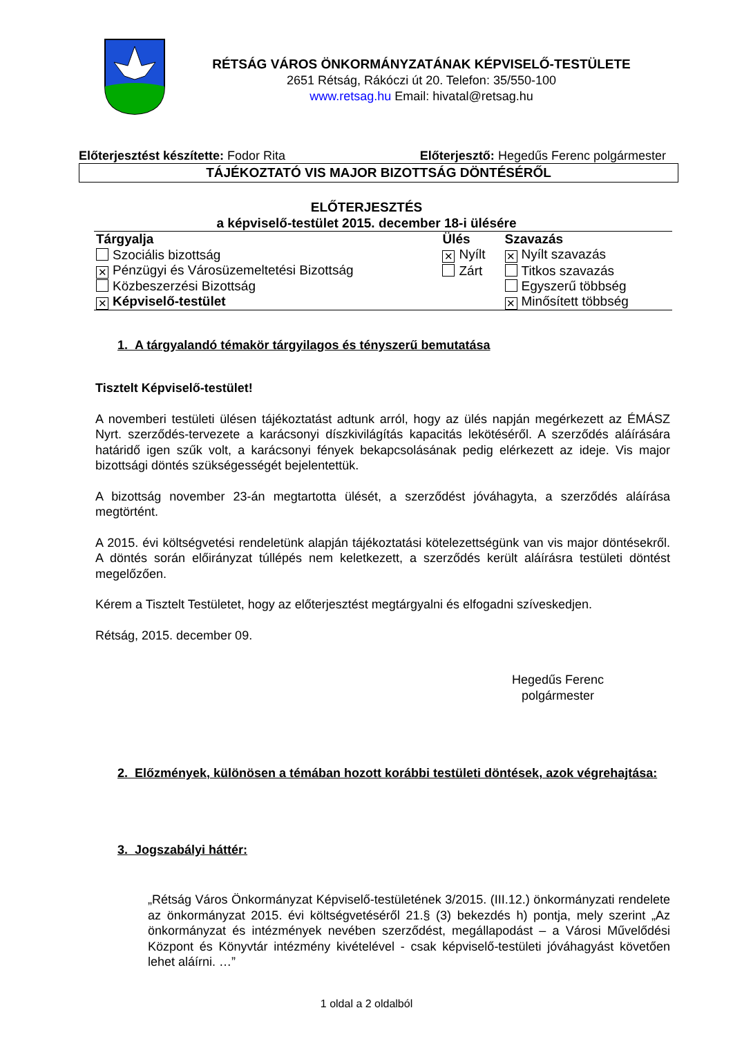RÉTSÁG VÁROS ÖNKORMÁNYZATÁNAK KÉPVISELŐ-TESTÜLETE
2651 Rétság, Rákóczi út 20. Telefon: 35/550-100
www.retsag.hu Email: hivatal@retsag.hu
Előterjesztést készítette: Fodor Rita Előterjesztő: Hegedűs Ferenc polgármester
TÁJÉKOZTATÓ VIS MAJOR BIZOTTSÁG DÖNTÉSÉRŐL
ELŐTERJESZTÉS
a képviselő-testület 2015. december 18-i ülésére
| Tárgyalja | Ülés | Szavazás |
| --- | --- | --- |
| Szociális bizottság | ✕ Nyílt | ✕ Nyílt szavazás |
| ✕ Pénzügyi és Városüzemeltetési Bizottság | Zárt | Titkos szavazás |
| Közbeszerzési Bizottság | | Egyszerű többség |
| ✕ Képviselő-testület | | ✕ Minősített többség |
1. A tárgyalandó témakör tárgyilagos és tényszerű bemutatása
Tisztelt Képviselő-testület!
A novemberi testületi ülésen tájékoztatást adtunk arról, hogy az ülés napján megérkezett az ÉMÁSZ Nyrt. szerződés-tervezete a karácsonyi díszkivilágítás kapacitás lekötéséről. A szerződés aláírására határidő igen szűk volt, a karácsonyi fények bekapcsolásának pedig elérkezett az ideje. Vis major bizottsági döntés szükségességét bejelentettük.
A bizottság november 23-án megtartotta ülését, a szerződést jóváhagyta, a szerződés aláírása megtörtént.
A 2015. évi költségvetési rendeletünk alapján tájékoztatási kötelezettségünk van vis major döntésekről. A döntés során előirányzat túllépés nem keletkezett, a szerződés került aláírásra testületi döntést megelőzően.
Kérem a Tisztelt Testületet, hogy az előterjesztést megtárgyalni és elfogadni szíveskedjen.
Rétság, 2015. december 09.
Hegedűs Ferenc
polgármester
2. Előzmények, különösen a témában hozott korábbi testületi döntések, azok végrehajtása:
3. Jogszabályi háttér:
„Rétság Város Önkormányzat Képviselő-testületének 3/2015. (III.12.) önkormányzati rendelete az önkormányzat 2015. évi költségvetéséről 21.§ (3) bekezdés h) pontja, mely szerint „Az önkormányzat és intézmények nevében szerződést, megállapodást – a Városi Művelődési Központ és Könyvtár intézmény kivételével - csak képviselő-testületi jóváhagyást követően lehet aláírni. …”
1 oldal a 2 oldalból